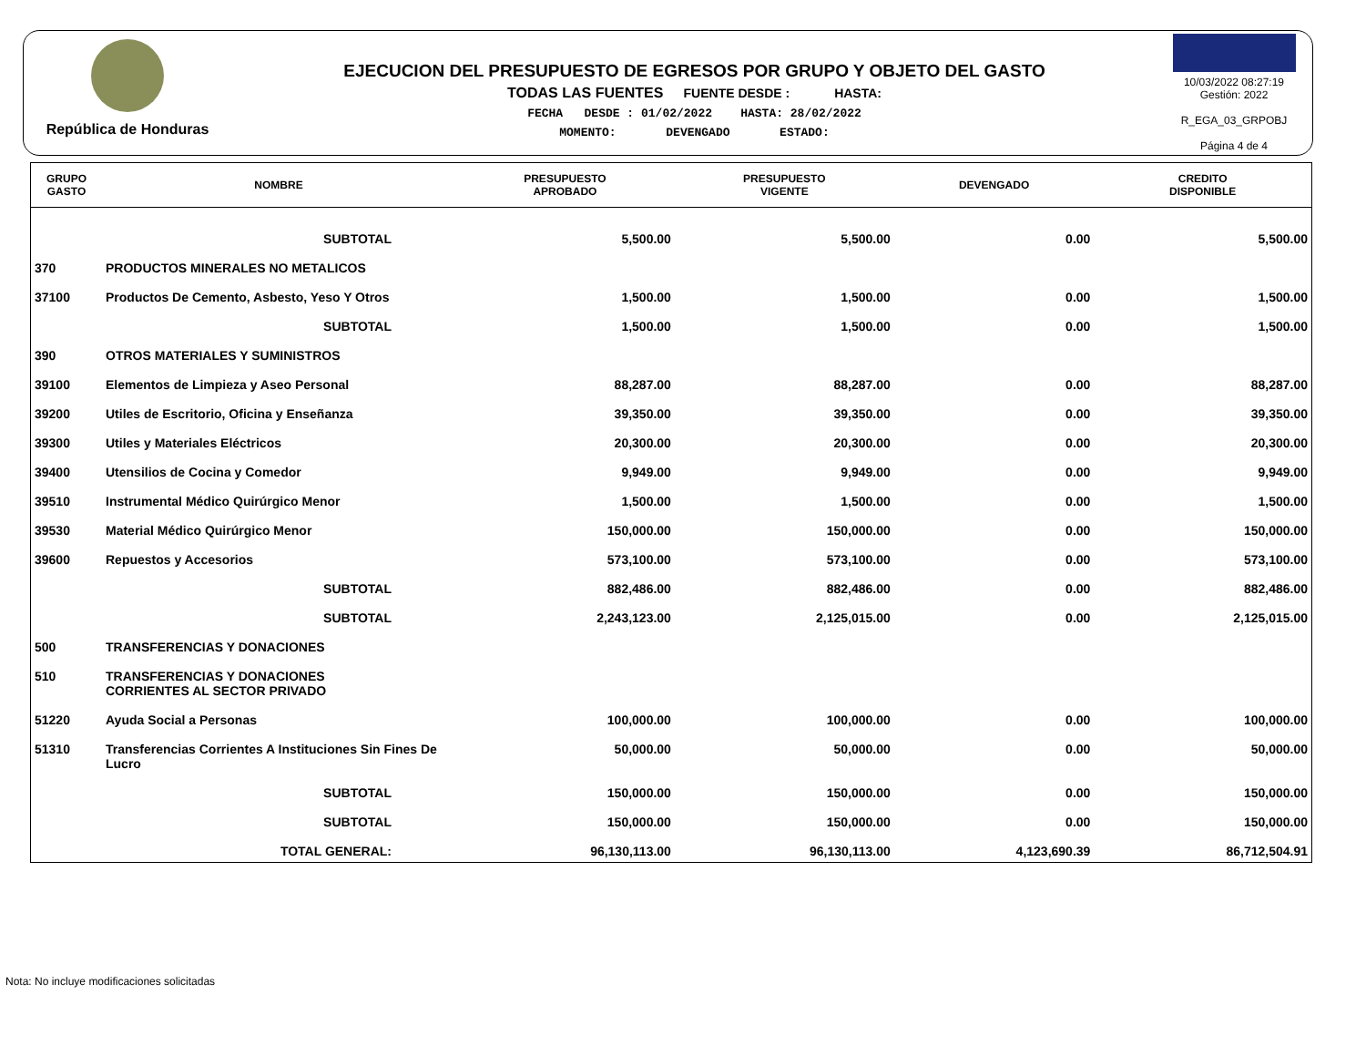República de Honduras
EJECUCION DEL PRESUPUESTO DE EGRESOS POR GRUPO Y OBJETO DEL GASTO
TODAS LAS FUENTES FUENTE DESDE : HASTA:
FECHA DESDE : 01/02/2022 HASTA: 28/02/2022
MOMENTO: DEVENGADO ESTADO:
10/03/2022 08:27:19
Gestión: 2022
R_EGA_03_GRPOBJ
Página 4 de 4
| GRUPO GASTO | NOMBRE | PRESUPUESTO APROBADO | PRESUPUESTO VIGENTE | DEVENGADO | CREDITO DISPONIBLE |
| --- | --- | --- | --- | --- | --- |
| | SUBTOTAL | 5,500.00 | 5,500.00 | 0.00 | 5,500.00 |
| 370 | PRODUCTOS MINERALES NO METALICOS | | | | |
| 37100 | Productos De Cemento, Asbesto, Yeso Y Otros | 1,500.00 | 1,500.00 | 0.00 | 1,500.00 |
| | SUBTOTAL | 1,500.00 | 1,500.00 | 0.00 | 1,500.00 |
| 390 | OTROS MATERIALES Y SUMINISTROS | | | | |
| 39100 | Elementos de Limpieza y Aseo Personal | 88,287.00 | 88,287.00 | 0.00 | 88,287.00 |
| 39200 | Utiles de Escritorio, Oficina y Enseñanza | 39,350.00 | 39,350.00 | 0.00 | 39,350.00 |
| 39300 | Utiles y Materiales Eléctricos | 20,300.00 | 20,300.00 | 0.00 | 20,300.00 |
| 39400 | Utensilios de Cocina y Comedor | 9,949.00 | 9,949.00 | 0.00 | 9,949.00 |
| 39510 | Instrumental Médico Quirúrgico Menor | 1,500.00 | 1,500.00 | 0.00 | 1,500.00 |
| 39530 | Material Médico Quirúrgico Menor | 150,000.00 | 150,000.00 | 0.00 | 150,000.00 |
| 39600 | Repuestos y Accesorios | 573,100.00 | 573,100.00 | 0.00 | 573,100.00 |
| | SUBTOTAL | 882,486.00 | 882,486.00 | 0.00 | 882,486.00 |
| | SUBTOTAL | 2,243,123.00 | 2,125,015.00 | 0.00 | 2,125,015.00 |
| 500 | TRANSFERENCIAS Y DONACIONES | | | | |
| 510 | TRANSFERENCIAS Y DONACIONES CORRIENTES AL SECTOR PRIVADO | | | | |
| 51220 | Ayuda Social a Personas | 100,000.00 | 100,000.00 | 0.00 | 100,000.00 |
| 51310 | Transferencias Corrientes A Instituciones Sin Fines De Lucro | 50,000.00 | 50,000.00 | 0.00 | 50,000.00 |
| | SUBTOTAL | 150,000.00 | 150,000.00 | 0.00 | 150,000.00 |
| | SUBTOTAL | 150,000.00 | 150,000.00 | 0.00 | 150,000.00 |
| | TOTAL GENERAL: | 96,130,113.00 | 96,130,113.00 | 4,123,690.39 | 86,712,504.91 |
Nota: No incluye modificaciones solicitadas